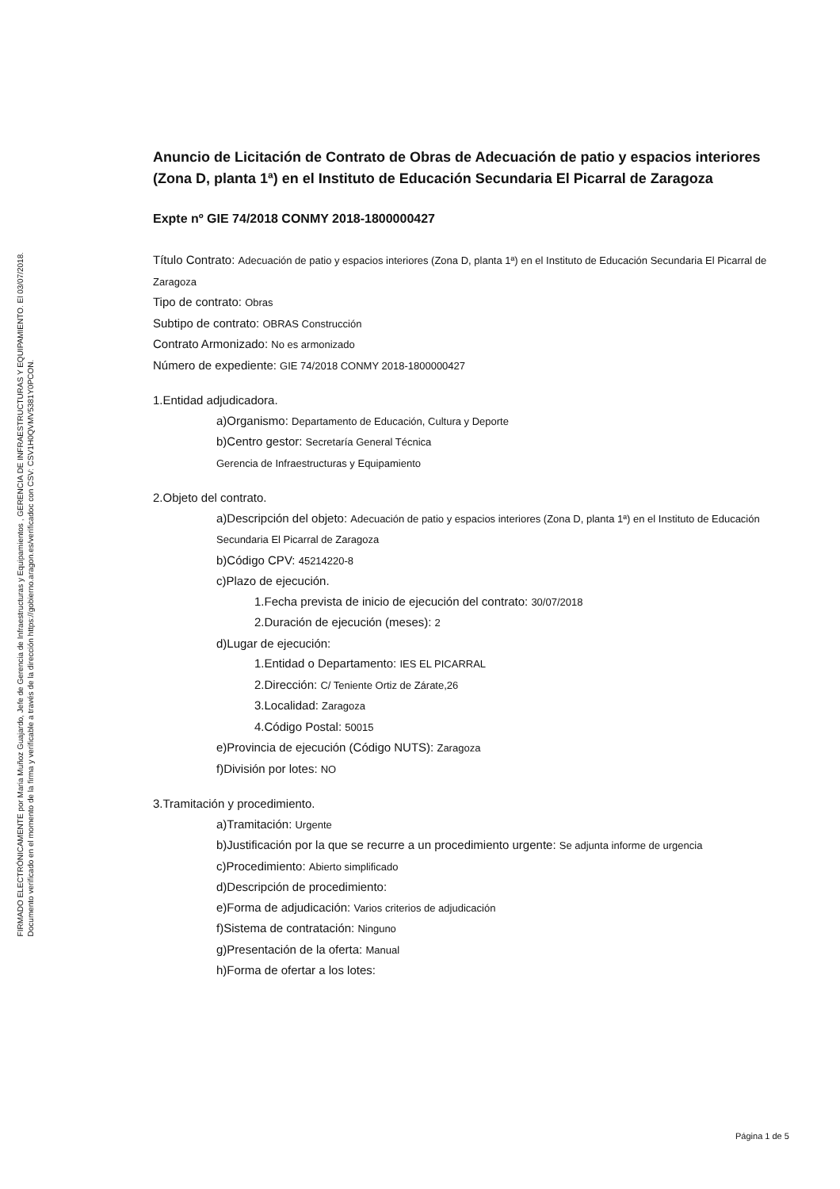FIRMADO ELECTRÓNICAMENTE por Maria Muñoz Guajardo, Jefe de Gerencia de Infraestructuras y Equipamientos , GERENCIA DE INFRAESTRUCTURAS Y EQUIPAMIENTO. El 03/07/2018.
Documento verificado en el momento de la firma y verificable a través de la dirección https://gobierno.aragon.es/verificadoc con CSV: CSV1H0QVMV5381Y0PCON.
Anuncio de Licitación de Contrato de Obras de Adecuación de patio y espacios interiores (Zona D, planta 1ª) en el Instituto de Educación Secundaria El Picarral de Zaragoza
Expte nº GIE 74/2018 CONMY 2018-1800000427
Título Contrato: Adecuación de patio y espacios interiores (Zona D, planta 1ª) en el Instituto de Educación Secundaria El Picarral de Zaragoza
Tipo de contrato: Obras
Subtipo de contrato: OBRAS Construcción
Contrato Armonizado: No es armonizado
Número de expediente: GIE 74/2018 CONMY 2018-1800000427
1.Entidad adjudicadora.
a)Organismo: Departamento de Educación, Cultura y Deporte
b)Centro gestor: Secretaría General Técnica
Gerencia de Infraestructuras y Equipamiento
2.Objeto del contrato.
a)Descripción del objeto: Adecuación de patio y espacios interiores (Zona D, planta 1ª) en el Instituto de Educación Secundaria El Picarral de Zaragoza
b)Código CPV: 45214220-8
c)Plazo de ejecución.
1.Fecha prevista de inicio de ejecución del contrato: 30/07/2018
2.Duración de ejecución (meses): 2
d)Lugar de ejecución:
1.Entidad o Departamento: IES EL PICARRAL
2.Dirección: C/ Teniente Ortiz de Zárate,26
3.Localidad: Zaragoza
4.Código Postal: 50015
e)Provincia de ejecución (Código NUTS): Zaragoza
f)División por lotes: NO
3.Tramitación y procedimiento.
a)Tramitación: Urgente
b)Justificación por la que se recurre a un procedimiento urgente: Se adjunta informe de urgencia
c)Procedimiento: Abierto simplificado
d)Descripción de procedimiento:
e)Forma de adjudicación: Varios criterios de adjudicación
f)Sistema de contratación: Ninguno
g)Presentación de la oferta: Manual
h)Forma de ofertar a los lotes:
Página 1 de 5